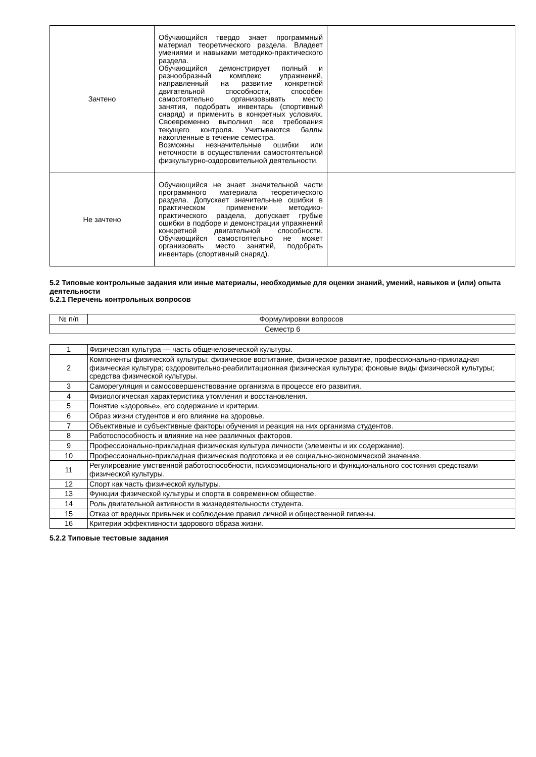| Зачтено | Обучающийся твердо знает программный материал теоретического раздела. Владеет умениями и навыками методико-практического раздела. Обучающийся демонстрирует полный и разнообразный комплекс упражнений, направленный на развитие конкретной двигательной способности, способен самостоятельно организовывать место занятия, подобрать инвентарь (спортивный снаряд) и применить в конкретных условиях. Своевременно выполнил все требования текущего контроля. Учитываются баллы накопленные в течение семестра. Возможны незначительные ошибки или неточности в осуществлении самостоятельной физкультурно-оздоровительной деятельности. | |
| Не зачтено | Обучающийся не знает значительной части программного материала теоретического раздела. Допускает значительные ошибки в практическом применении методико-практического раздела, допускает грубые ошибки в подборе и демонстрации упражнений конкретной двигательной способности. Обучающийся самостоятельно не может организовать место занятий, подобрать инвентарь (спортивный снаряд). | |
5.2 Типовые контрольные задания или иные материалы, необходимые для оценки знаний, умений, навыков и (или) опыта деятельности
5.2.1 Перечень контрольных вопросов
| № п/п | Формулировки вопросов |
| --- | --- |
| Семестр 6 | |
| 1 | Физическая культура — часть общечеловеческой культуры. |
| 2 | Компоненты физической культуры: физическое воспитание, физическое развитие, профессионально-прикладная физическая культура; оздоровительно-реабилитационная физическая культура; фоновые виды физической культуры; средства физической культуры. |
| 3 | Саморегуляция и самосовершенствование организма в процессе его развития. |
| 4 | Физиологическая характеристика утомления и восстановления. |
| 5 | Понятие «здоровье», его содержание и критерии. |
| 6 | Образ жизни студентов и его влияние на здоровье. |
| 7 | Объективные и субъективные факторы обучения и реакция на них организма студентов. |
| 8 | Работоспособность и влияние на нее различных факторов. |
| 9 | Профессионально-прикладная физическая культура личности (элементы и их содержание). |
| 10 | Профессионально-прикладная физическая подготовка и ее социально-экономической значение. |
| 11 | Регулирование умственной работоспособности, психоэмоционального и функционального состояния средствами физической культуры. |
| 12 | Спорт как часть физической культуры. |
| 13 | Функции физической культуры и спорта в современном обществе. |
| 14 | Роль двигательной активности в жизнедеятельности студента. |
| 15 | Отказ от вредных привычек и соблюдение правил личной и общественной гигиены. |
| 16 | Критерии эффективности здорового образа жизни. |
5.2.2 Типовые тестовые задания